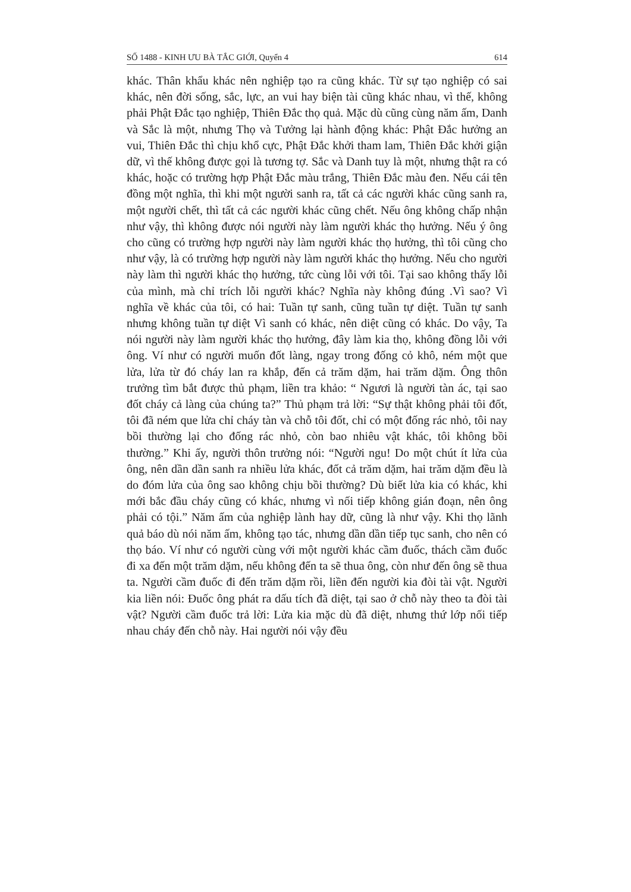SỐ 1488 - KINH ƯU BÀ TẮC GIỚI, Quyển 4 614
khác. Thân khẩu khác nên nghiệp tạo ra cũng khác. Từ sự tạo nghiệp có sai khác, nên đời sống, sắc, lực, an vui hay biện tài cũng khác nhau, vì thế, không phải Phật Đắc tạo nghiệp, Thiên Đắc thọ quả. Mặc dù cũng cùng năm ấm, Danh và Sắc là một, nhưng Thọ và Tưởng lại hành động khác: Phật Đắc hưởng an vui, Thiên Đắc thì chịu khổ cực, Phật Đắc khởi tham lam, Thiên Đắc khởi giận dữ, vì thế không được gọi là tương tợ. Sắc và Danh tuy là một, nhưng thật ra có khác, hoặc có trường hợp Phật Đắc màu trắng, Thiên Đắc màu đen. Nếu cái tên đồng một nghĩa, thì khi một người sanh ra, tất cả các người khác cũng sanh ra, một người chết, thì tất cả các người khác cũng chết. Nếu ông không chấp nhận như vậy, thì không được nói người này làm người khác thọ hưởng. Nếu ý ông cho cũng có trường hợp người này làm người khác thọ hưởng, thì tôi cũng cho như vậy, là có trường hợp người này làm người khác thọ hưởng. Nếu cho người này làm thì người khác thọ hưởng, tức cùng lỗi với tôi. Tại sao không thấy lỗi của mình, mà chỉ trích lỗi người khác? Nghĩa này không đúng .Vì sao? Vì nghĩa về khác của tôi, có hai: Tuần tự sanh, cũng tuần tự diệt. Tuần tự sanh nhưng không tuần tự diệt Vì sanh có khác, nên diệt cũng có khác. Do vậy, Ta nói người này làm người khác thọ hưởng, đây làm kia thọ, không đồng lỗi với ông. Ví như có người muốn đốt làng, ngay trong đống cỏ khô, ném một que lửa, lửa từ đó cháy lan ra khắp, đến cả trăm dặm, hai trăm dặm. Ông thôn trưởng tìm bắt được thủ phạm, liền tra khảo: “ Ngươi là người tàn ác, tại sao đốt cháy cả làng của chúng ta?” Thủ phạm trả lời: “Sự thật không phải tôi đốt, tôi đã ném que lửa chỉ cháy tàn và chỗ tôi đốt, chỉ có một đống rác nhỏ, tôi nay bồi thường lại cho đống rác nhỏ, còn bao nhiêu vật khác, tôi không bồi thường.” Khi ấy, người thôn trưởng nói: “Người ngu! Do một chút ít lửa của ông, nên dần dần sanh ra nhiều lửa khác, đốt cả trăm dặm, hai trăm dặm đều là do đóm lửa của ông sao không chịu bồi thường? Dù biết lửa kia có khác, khi mới bắc đầu cháy cũng có khác, nhưng vì nối tiếp không gián đoạn, nên ông phải có tội.” Năm ấm của nghiệp lành hay dữ, cũng là như vậy. Khi thọ lãnh quả báo dù nói năm ấm, không tạo tác, nhưng dần dần tiếp tục sanh, cho nên có thọ báo. Ví như có người cùng với một người khác cầm đuốc, thách cầm đuốc đi xa đến một trăm dặm, nếu không đến ta sẽ thua ông, còn như đến ông sẽ thua ta. Người cầm đuốc đi đến trăm dặm rồi, liền đến người kia đòi tài vật. Người kia liền nói: Đuốc ông phát ra dấu tích đã diệt, tại sao ở chỗ này theo ta đòi tài vật? Người cầm đuốc trả lời: Lửa kia mặc dù đã diệt, nhưng thứ lớp nối tiếp nhau cháy đến chỗ này. Hai người nói vậy đều